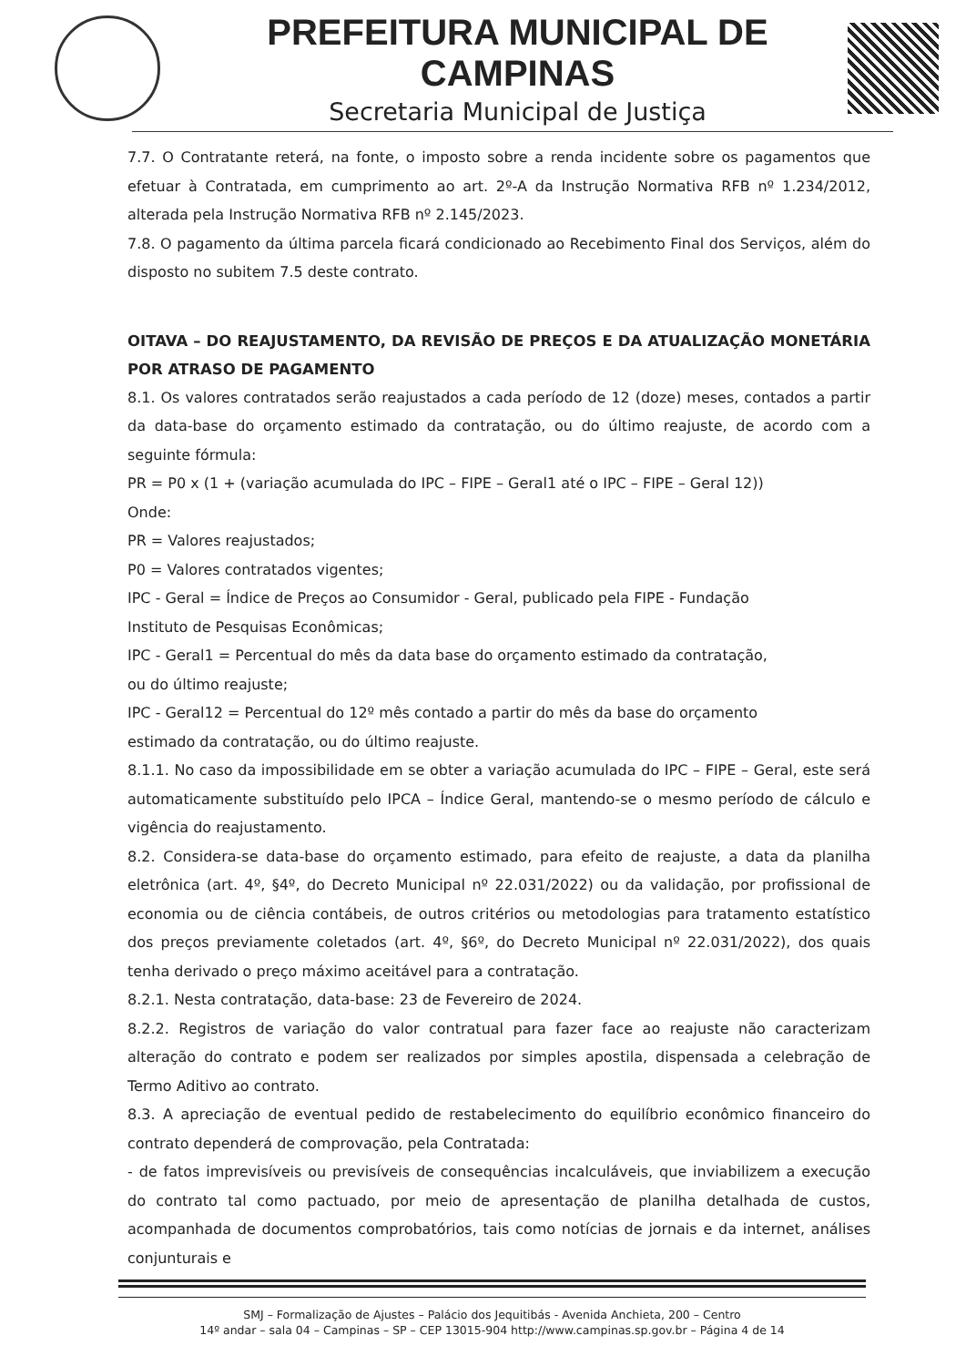PREFEITURA MUNICIPAL DE CAMPINAS
Secretaria Municipal de Justiça
7.7. O Contratante reterá, na fonte, o imposto sobre a renda incidente sobre os pagamentos que efetuar à Contratada, em cumprimento ao art. 2º-A da Instrução Normativa RFB nº 1.234/2012, alterada pela Instrução Normativa RFB nº 2.145/2023.
7.8. O pagamento da última parcela ficará condicionado ao Recebimento Final dos Serviços, além do disposto no subitem 7.5 deste contrato.
OITAVA – DO REAJUSTAMENTO, DA REVISÃO DE PREÇOS E DA ATUALIZAÇÃO MONETÁRIA POR ATRASO DE PAGAMENTO
8.1. Os valores contratados serão reajustados a cada período de 12 (doze) meses, contados a partir da data-base do orçamento estimado da contratação, ou do último reajuste, de acordo com a seguinte fórmula:
PR = P0 x (1 + (variação acumulada do IPC – FIPE – Geral1 até o IPC – FIPE – Geral 12))
Onde:
PR = Valores reajustados;
P0 = Valores contratados vigentes;
IPC - Geral = Índice de Preços ao Consumidor - Geral, publicado pela FIPE - Fundação
Instituto de Pesquisas Econômicas;
IPC - Geral1 = Percentual do mês da data base do orçamento estimado da contratação,
ou do último reajuste;
IPC - Geral12 = Percentual do 12º mês contado a partir do mês da base do orçamento
estimado da contratação, ou do último reajuste.
8.1.1. No caso da impossibilidade em se obter a variação acumulada do IPC – FIPE – Geral, este será automaticamente substituído pelo IPCA – Índice Geral, mantendo-se o mesmo período de cálculo e vigência do reajustamento.
8.2. Considera-se data-base do orçamento estimado, para efeito de reajuste, a data da planilha eletrônica (art. 4º, §4º, do Decreto Municipal nº 22.031/2022) ou da validação, por profissional de economia ou de ciência contábeis, de outros critérios ou metodologias para tratamento estatístico dos preços previamente coletados (art. 4º, §6º, do Decreto Municipal nº 22.031/2022), dos quais tenha derivado o preço máximo aceitável para a contratação.
8.2.1. Nesta contratação, data-base: 23 de Fevereiro de 2024.
8.2.2. Registros de variação do valor contratual para fazer face ao reajuste não caracterizam alteração do contrato e podem ser realizados por simples apostila, dispensada a celebração de Termo Aditivo ao contrato.
8.3. A apreciação de eventual pedido de restabelecimento do equilíbrio econômico financeiro do contrato dependerá de comprovação, pela Contratada:
- de fatos imprevisíveis ou previsíveis de consequências incalculáveis, que inviabilizem a execução do contrato tal como pactuado, por meio de apresentação de planilha detalhada de custos, acompanhada de documentos comprobatórios, tais como notícias de jornais e da internet, análises conjunturais e
SMJ – Formalização de Ajustes – Palácio dos Jequitibás - Avenida Anchieta, 200 – Centro
14º andar – sala 04 – Campinas – SP – CEP 13015-904 http://www.campinas.sp.gov.br – Página 4 de 14